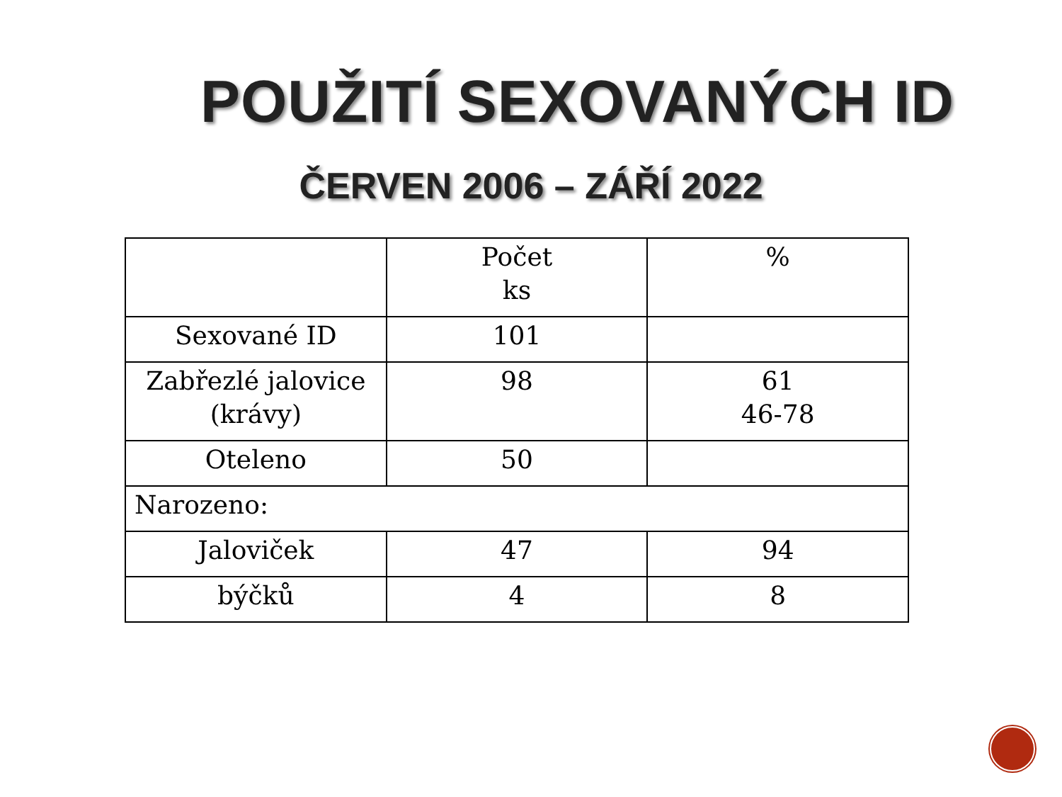POUŽITÍ SEXOVANÝCH ID
ČERVEN 2006 – ZÁŘÍ 2022
| | Počet ks | % |
| Sexované ID | 101 | |
| Zabřezlé jalovice (krávy) | 98 | 61 46-78 |
| Oteleno | 50 | |
| Narozeno: | | |
| Jaloviček | 47 | 94 |
| býčků | 4 | 8 |